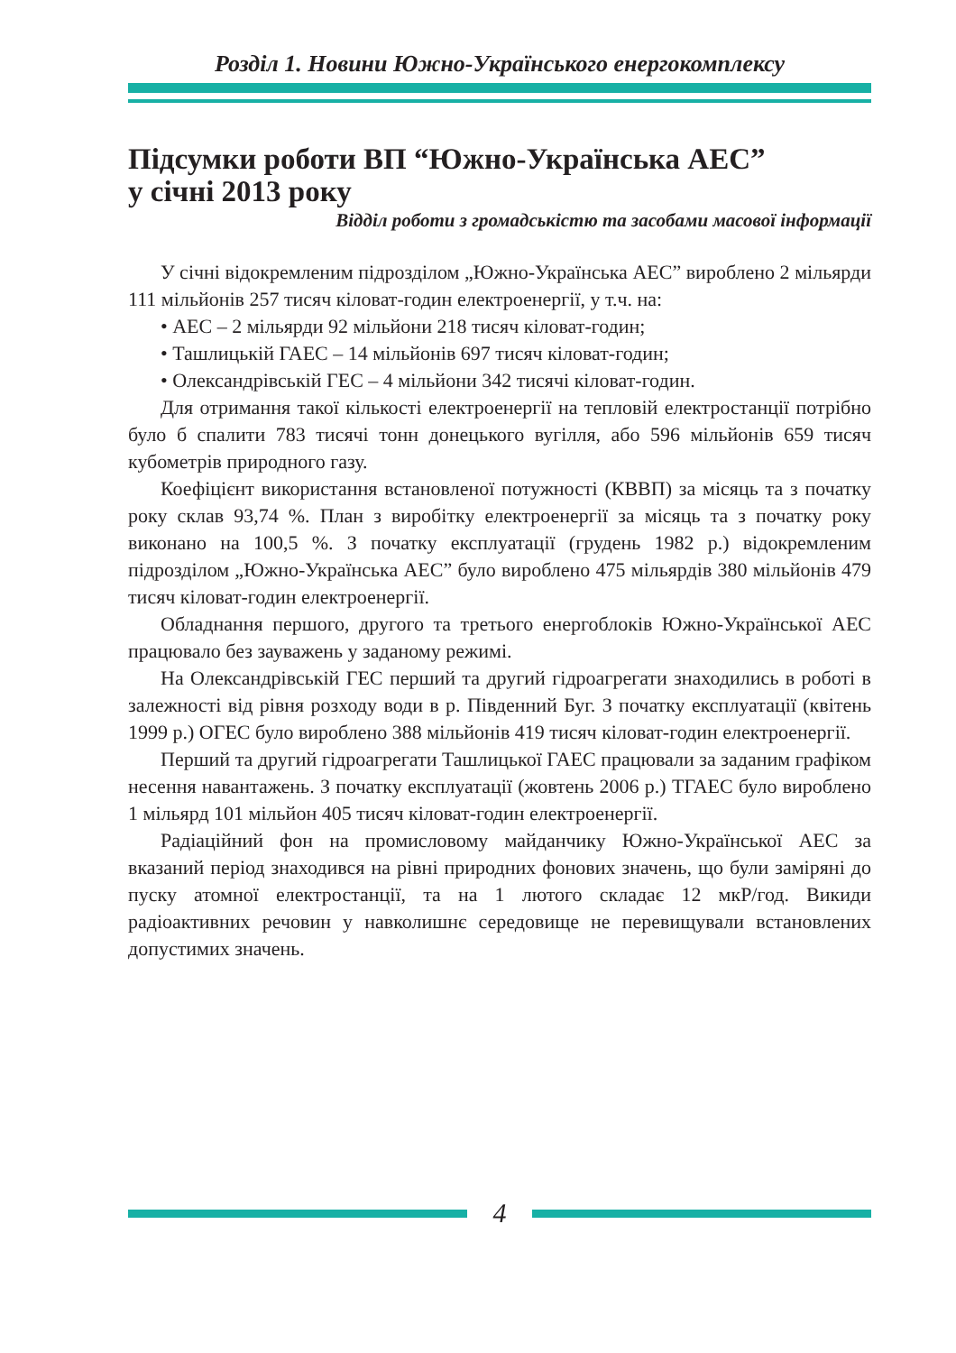Розділ 1. Новини Южно-Українського енергокомплексу
Підсумки роботи ВП “Южно-Українська АЕС”
у січні 2013 року
Відділ роботи з громадськістю та засобами масової інформації
У січні відокремленим підрозділом „Южно-Українська АЕС” вироблено 2 мільярди 111 мільйонів 257 тисяч кіловат-годин електроенергії, у т.ч. на:
• АЕС – 2 мільярди 92 мільйони 218 тисяч кіловат-годин;
• Ташлицькій ГАЕС – 14 мільйонів 697 тисяч кіловат-годин;
• Олександрівській ГЕС – 4 мільйони 342 тисячі кіловат-годин.
Для отримання такої кількості електроенергії на тепловій електростанції потрібно було б спалити 783 тисячі тонн донецького вугілля, або 596 мільйонів 659 тисяч кубометрів природного газу.
Коефіцієнт використання встановленої потужності (КВВП) за місяць та з початку року склав 93,74 %. План з виробітку електроенергії за місяць та з початку року виконано на 100,5 %. З початку експлуатації (грудень 1982 р.) відокремленим підрозділом „Южно-Українська АЕС” було вироблено 475 мільярдів 380 мільйонів 479 тисяч кіловат-годин електроенергії.
Обладнання першого, другого та третього енергоблоків Южно-Української АЕС працювало без зауважень у заданому режимі.
На Олександрівській ГЕС перший та другий гідроагрегати знаходились в роботі в залежності від рівня розходу води в р. Південний Буг. З початку експлуатації (квітень 1999 р.) ОГЕС було вироблено 388 мільйонів 419 тисяч кіловат-годин електроенергії.
Перший та другий гідроагрегати Ташлицької ГАЕС працювали за заданим графіком несення навантажень. З початку експлуатації (жовтень 2006 р.) ТГАЕС було вироблено 1 мільярд 101 мільйон 405 тисяч кіловат-годин електроенергії.
Радіаційний фон на промисловому майданчику Южно-Української АЕС за вказаний період знаходився на рівні природних фонових значень, що були заміряні до пуску атомної електростанції, та на 1 лютого складає 12 мкР/год. Викиди радіоактивних речовин у навколишнє середовище не перевищували встановлених допустимих значень.
4